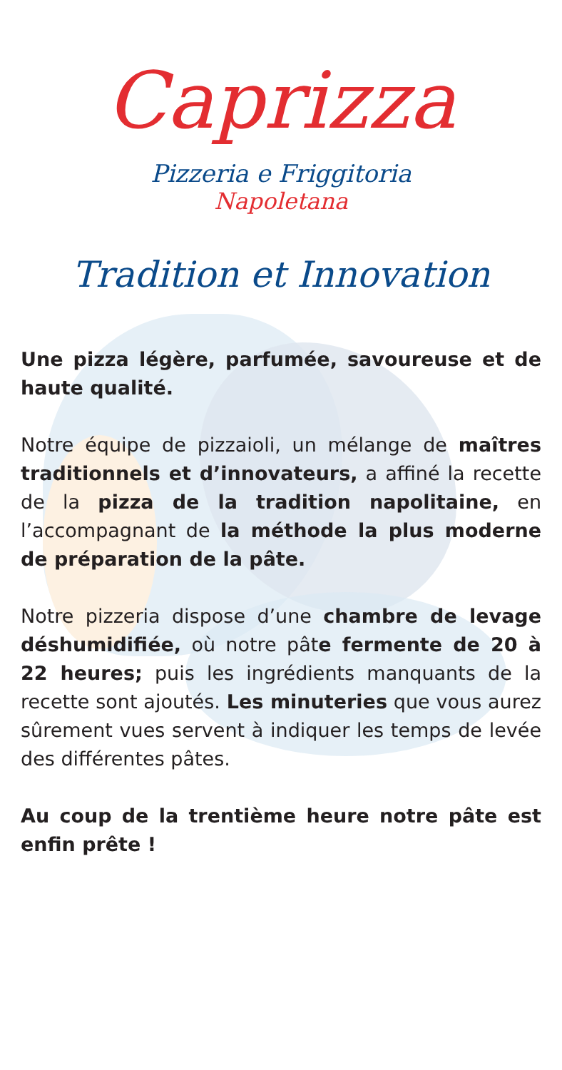Caprizza
Pizzeria e Friggitoria
Napoletana
Tradition et Innovation
Une pizza légère, parfumée, savoureuse et de haute qualité.
Notre équipe de pizzaioli, un mélange de maîtres traditionnels et d’innovateurs, a affiné la recette de la pizza de la tradition napolitaine, en l’accompagnant de la méthode la plus moderne de préparation de la pâte.
Notre pizzeria dispose d’une chambre de levage déshumidifiée, où notre pâte fermente de 20 à 22 heures; puis les ingrédients manquants de la recette sont ajoutés. Les minuteries que vous aurez sûrement vues servent à indiquer les temps de levée des différentes pâtes.
Au coup de la trentième heure notre pâte est enfin prête !